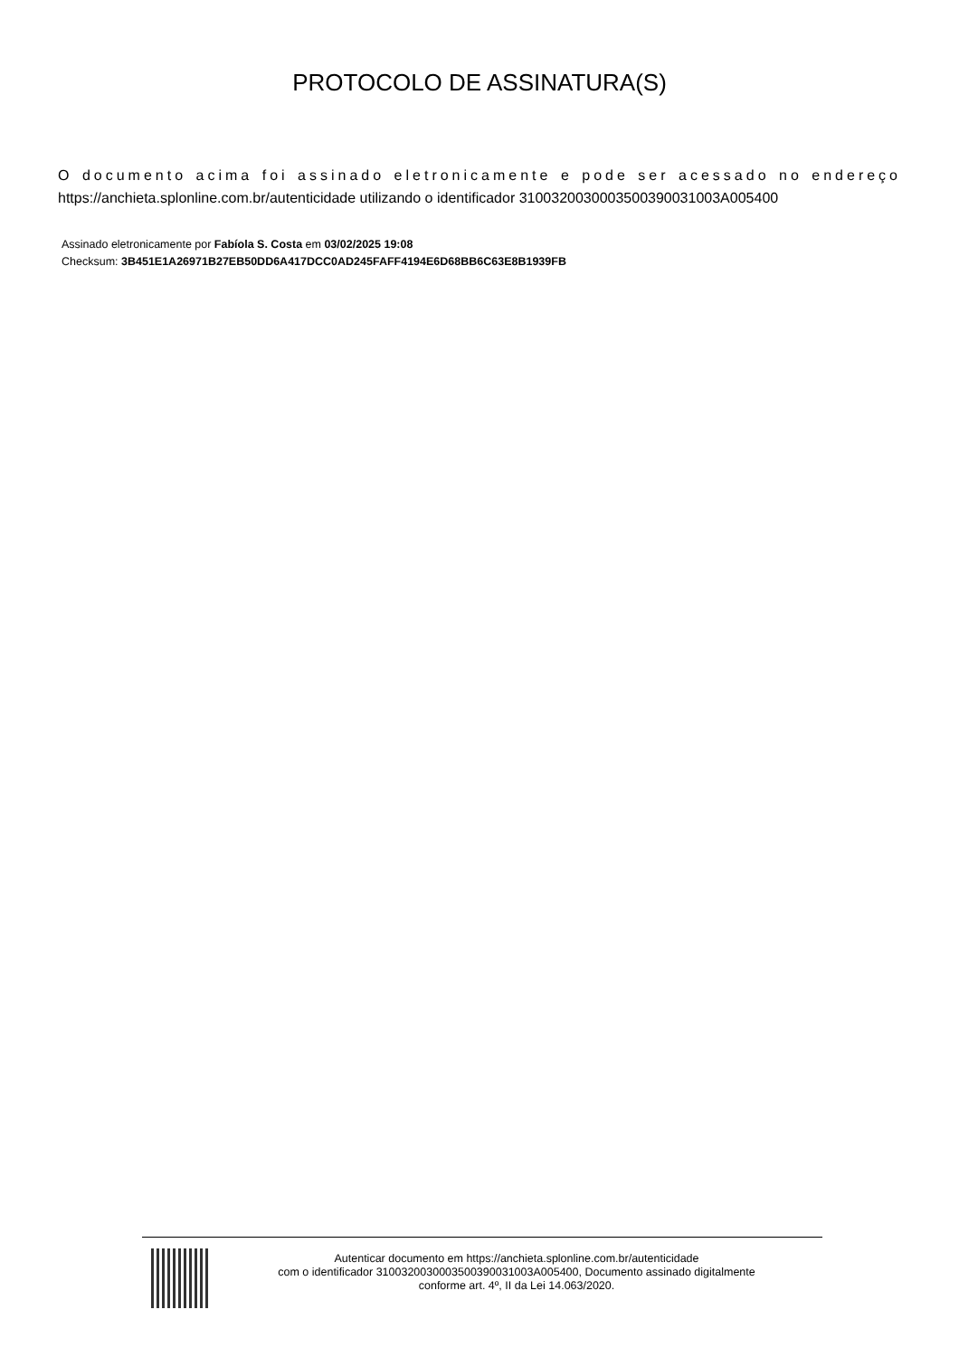PROTOCOLO DE ASSINATURA(S)
O documento acima foi assinado eletronicamente e pode ser acessado no endereço https://anchieta.splonline.com.br/autenticidade utilizando o identificador 310032003000350039003100​3A005400
Assinado eletronicamente por Fabíola S. Costa em 03/02/2025 19:08
Checksum: 3B451E1A26971B27EB50DD6A417DCC0AD245FAFF4194E6D68BB6C63E8B1939FB
Autenticar documento em https://anchieta.splonline.com.br/autenticidade
com o identificador 3100320030003500390031003A005400, Documento assinado digitalmente
conforme art. 4º, II da Lei 14.063/2020.